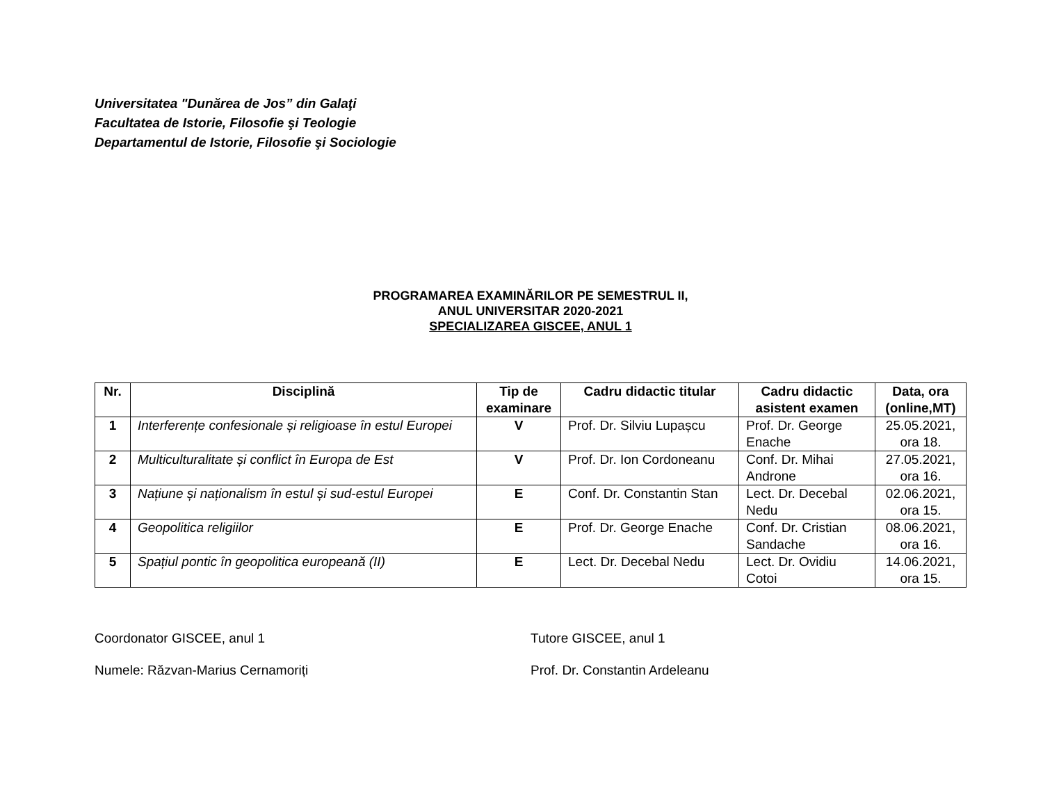Universitatea "Dunărea de Jos” din Galaţi
Facultatea de Istorie, Filosofie şi Teologie
Departamentul de Istorie, Filosofie şi Sociologie
PROGRAMAREA EXAMINĂRILOR PE SEMESTRUL II,
ANUL UNIVERSITAR 2020-2021
SPECIALIZAREA GISCEE, ANUL 1
| Nr. | Disciplină | Tip de examinare | Cadru didactic titular | Cadru didactic asistent examen | Data, ora (online,MT) |
| --- | --- | --- | --- | --- | --- |
| 1 | Interferențe confesionale și religioase în estul Europei | V | Prof. Dr. Silviu Lupașcu | Prof. Dr. George Enache | 25.05.2021, ora 18. |
| 2 | Multiculturalitate și conflict în Europa de Est | V | Prof. Dr. Ion Cordoneanu | Conf. Dr. Mihai Androne | 27.05.2021, ora 16. |
| 3 | Națiune și naționalism în estul și sud-estul Europei | E | Conf. Dr. Constantin Stan | Lect. Dr. Decebal Nedu | 02.06.2021, ora 15. |
| 4 | Geopolitica religiilor | E | Prof. Dr. George Enache | Conf. Dr. Cristian Sandache | 08.06.2021, ora 16. |
| 5 | Spațiul pontic în geopolitica europeană (II) | E | Lect. Dr. Decebal Nedu | Lect. Dr. Ovidiu Cotoi | 14.06.2021, ora 15. |
Coordonator GISCEE, anul 1
Numele: Răzvan-Marius Cernamoriți
Tutore GISCEE, anul 1
Prof. Dr. Constantin Ardeleanu